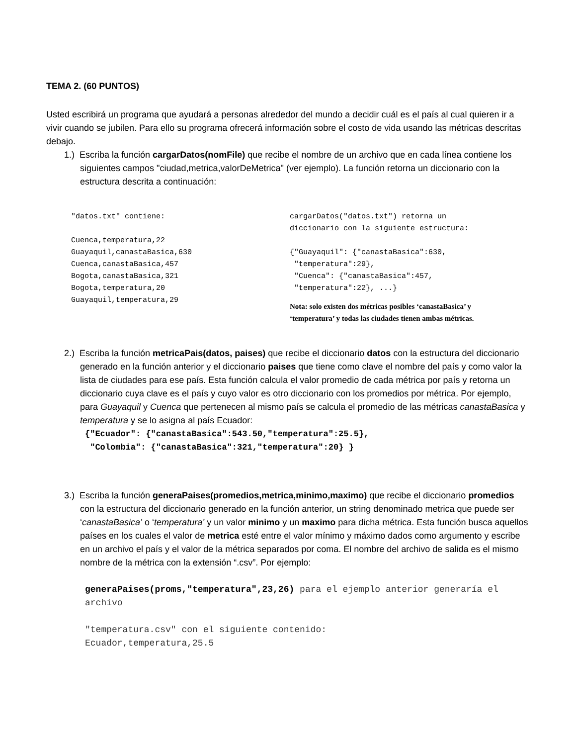TEMA 2. (60 PUNTOS)
Usted escribirá un programa que ayudará a personas alrededor del mundo a decidir cuál es el país al cual quieren ir a vivir cuando se jubilen. Para ello su programa ofrecerá información sobre el costo de vida usando las métricas descritas debajo.
1.) Escriba la función cargarDatos(nomFile) que recibe el nombre de un archivo que en cada línea contiene los siguientes campos "ciudad,metrica,valorDeMetrica" (ver ejemplo). La función retorna un diccionario con la estructura descrita a continuación:
"datos.txt" contiene:
Cuenca,temperatura,22
Guayaquil,canastaBasica,630
Cuenca,canastaBasica,457
Bogota,canastaBasica,321
Bogota,temperatura,20
Guayaquil,temperatura,29
cargarDatos("datos.txt") retorna un
diccionario con la siguiente estructura:
{"Guayaquil": {"canastaBasica":630,
"temperatura":29},
"Cuenca": {"canastaBasica":457,
"temperatura":22}, ...}
Nota: solo existen dos métricas posibles ‘canastaBasica’ y
‘temperatura’ y todas las ciudades tienen ambas métricas.
2.) Escriba la función metricaPais(datos, paises) que recibe el diccionario datos con la estructura del diccionario generado en la función anterior y el diccionario paises que tiene como clave el nombre del país y como valor la lista de ciudades para ese país. Esta función calcula el valor promedio de cada métrica por país y retorna un diccionario cuya clave es el país y cuyo valor es otro diccionario con los promedios por métrica. Por ejemplo, para Guayaquil y Cuenca que pertenecen al mismo país se calcula el promedio de las métricas canastaBasica y temperatura y se lo asigna al país Ecuador:
{"Ecuador": {"canastaBasica":543.50,"temperatura":25.5},
"Colombia": {"canastaBasica":321,"temperatura":20} }
3.) Escriba la función generaPaises(promedios,metrica,minimo,maximo) que recibe el diccionario promedios con la estructura del diccionario generado en la función anterior, un string denominado metrica que puede ser ‘canastaBasica’ o ‘temperatura’ y un valor minimo y un maximo para dicha métrica. Esta función busca aquellos países en los cuales el valor de metrica esté entre el valor mínimo y máximo dados como argumento y escribe en un archivo el país y el valor de la métrica separados por coma. El nombre del archivo de salida es el mismo nombre de la métrica con la extensión “.csv”. Por ejemplo:
generaPaises(proms,"temperatura",23,26) para el ejemplo anterior generaría el archivo
"temperatura.csv" con el siguiente contenido:
Ecuador,temperatura,25.5